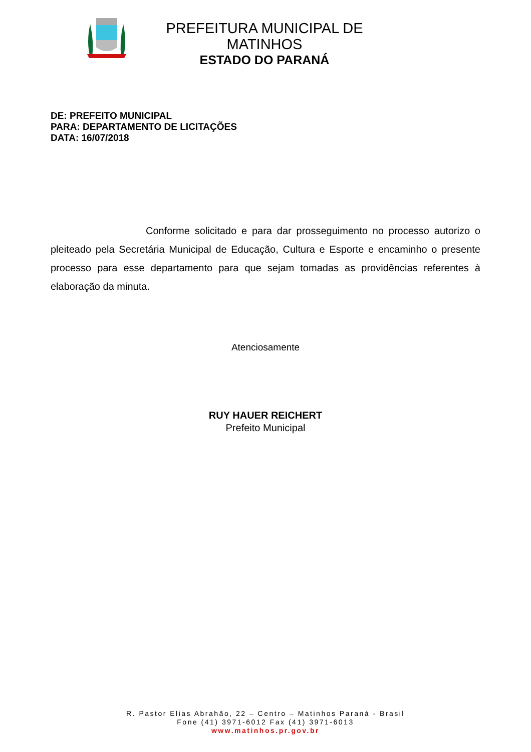PREFEITURA MUNICIPAL DE MATINHOS
ESTADO DO PARANÁ
DE: PREFEITO MUNICIPAL
PARA: DEPARTAMENTO DE LICITAÇÕES
DATA: 16/07/2018
Conforme solicitado e para dar prosseguimento no processo autorizo o pleiteado pela Secretária Municipal de Educação, Cultura e Esporte e encaminho o presente processo para esse departamento para que sejam tomadas as providências referentes à elaboração da minuta.
Atenciosamente
RUY HAUER REICHERT
Prefeito Municipal
R. Pastor Elias Abrahão, 22 – Centro – Matinhos Paraná - Brasil
Fone (41) 3971-6012 Fax (41) 3971-6013
www.matinhos.pr.gov.br